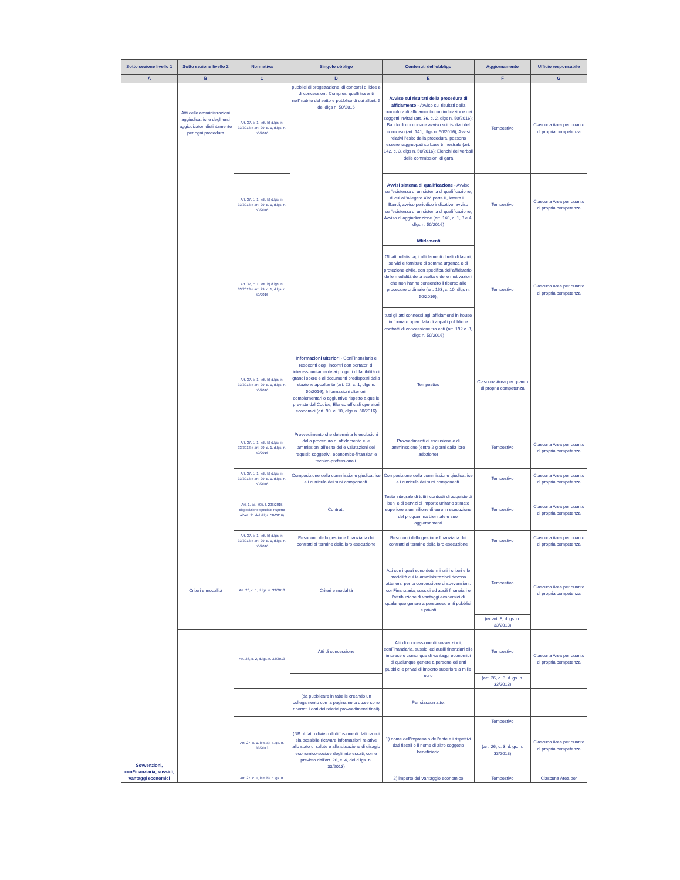| Sotto sezione livello 1 | Sotto sezione livello 2 | Normativa | Singolo obbligo | Contenuti dell'obbligo | Aggiornamento | Ufficio responsabile |
| --- | --- | --- | --- | --- | --- | --- |
| A | B | C | D | E | F | G |
| | Atti delle amministrazioni aggiudicatrici e degli enti aggiudicatori distintamente per ogni procedura | Art. 37, c. 1, lett. b) d.lgs. n. 33/2013 e art. 29, c. 1, d.lgs. n. 50/2016 | pubblici di progettazione, di concorsi di idee e di concessioni. Compresi quelli tra enti nell'mabito del settore pubblico di cui all'art. 5 del dlgs n. 50/2016 | Avviso sui risultati della procedura di affidamento - Avviso sui risultati della procedura di affidamento con indicazione dei soggetti invitati (art. 36, c. 2, dlgs n. 50/2016); Bando di concorso e avviso sui risultati del concorso (art. 141, dlgs n. 50/2016); Avvisi relativi l'esito della procedura, possono essere raggruppati su base trimestrale (art. 142, c. 3, dlgs n. 50/2016); Elenchi dei verbali delle commissioni di gara | Tempestivo | Ciascuna Area per quanto di propria competenza |
| | | Art. 37, c. 1, lett. b) d.lgs. n. 33/2013 e art. 29, c. 1, d.lgs. n. 50/2016 | | Avvisi sistema di qualificazione - Avviso sull'esistenza di un sistema di qualificazione, di cui all'Allegato XIV, parte II, lettera H; Bandi, avviso periodico indicativo; avviso sull'esistenza di un sistema di qualificazione; Avviso di aggiudicazione (art. 140, c. 1, 3 e 4, dlgs n. 50/2016) | Tempestivo | Ciascuna Area per quanto di propria competenza |
| | | Art. 37, c. 1, lett. b) d.lgs. n. 33/2013 e art. 29, c. 1, d.lgs. n. 50/2016 | | Affidamenti | Tempestivo | Ciascuna Area per quanto di propria competenza |
| | | | | Gli atti relativi agli affidamenti diretti di lavori, servizi e forniture di somma urgenza e di protezione civile, con specifica dell'affidatario, delle modalità della scelta e delle motivazioni che non hanno consentito il ricorso alle procedure ordinarie (art. 163, c. 10, dlgs n. 50/2016); | | |
| | | | | tutti gli atti connessi agli affidamenti in house in formato open data di appalti pubblici e contratti di concessione tra enti (art. 192 c. 3, dlgs n. 50/2016) | | |
| | | Art. 37, c. 1, lett. b) d.lgs. n. 33/2013 e art. 29, c. 1, d.lgs. n. 50/2016 | Informazioni ulteriori - ConFinanziaria e resoconti degli incontri con portatori di interessi unitamente ai progetti di fattibilità di grandi opere e ai documenti predisposti dalla stazione appaltante (art. 22, c. 1, dlgs n. 50/2016); Informazioni ulteriori, complementari o aggiuntive rispetto a quelle previste dal Codice; Elenco ufficiali operatori economici (art. 90, c. 10, dlgs n. 50/2016) | Tempestivo | Ciascuna Area per quanto di propria competenza | |
| | | Art. 37, c. 1, lett. b) d.lgs. n. 33/2013 e art. 29, c. 1, d.lgs. n. 50/2016 | Provvedimento che determina le esclusioni dalla procedura di affidamento e le ammissioni all'esito delle valutazioni dei requisiti soggettivi, economico-finanziari e tecnico-professionali. | Provvedimenti di esclusione e di amminssione (entro 2 giorni dalla loro adozione) | Tempestivo | Ciascuna Area per quanto di propria competenza |
| | | Art. 37, c. 1, lett. b) d.lgs. n. 33/2013 e art. 29, c. 1, d.lgs. n. 50/2016 | Composizione della commissione giudicatrice e i curricula dei suoi componenti. | Composizione della commissione giudicatrice e i curricula dei suoi componenti. | Tempestivo | Ciascuna Area per quanto di propria competenza |
| | | Art. 1, co. 505, l. 208/2015 disposizione speciale rispetto all'art. 21 del d.lgs. 50/2016) | Contratti | Testo integrale di tutti i contratti di acquisto di beni e di servizi di importo unitario stimato superiore a un milione di euro in esecuzione del programma biennale e suoi aggiornamenti | Tempestivo | Ciascuna Area per quanto di propria competenza |
| | | Art. 37, c. 1, lett. b) d.lgs. n. 33/2013 e art. 29, c. 1, d.lgs. n. 50/2016 | Resoconti della gestione finanziaria dei contratti al termine della loro esecuzione | Resoconti della gestione finanziaria dei contratti al termine della loro esecuzione | Tempestivo | Ciascuna Area per quanto di propria competenza |
| Sovvenzioni, conFinanziaria, sussidi, vantaggi economici | Criteri e modalità | Art. 26, c. 1, d.lgs. n. 33/2013 | Criteri e modalità | Atti con i quali sono determinati i criteri e le modalità cui le amministrazioni devono attenersi per la concessione di sovvenzioni, conFinanziaria, sussidi ed ausili finanziari e l'attribuzione di vantaggi economici di qualunque genere a personeed enti pubblici e privati | Tempestivo | Ciascuna Area per quanto di propria competenza |
| | | | | | (ex art. 8, d.lgs. n. 33/2013) | |
| | | Art. 26, c. 2, d.lgs. n. 33/2013 | Atti di concessione | Atti di concessione di sovvenzioni, conFinanziaria, sussidi ed ausili finanziari alle imprese e comunque di vantaggi economici di qualunque genere a persone ed enti pubblici e privati di importo superiore a mille euro | Tempestivo | Ciascuna Area per quanto di propria competenza |
| | | | | | (art. 26, c. 3, d.lgs. n. 33/2013) | |
| | | | (da pubblicare in tabelle creando un collegamento con la pagina nella quale sono riportati i dati dei relativi provvedimenti finali) | Per ciascun atto: | | |
| | | Art. 27, c. 1, lett. a), d.lgs. n. 33/2013 | | 1) nome dell'impresa o dell'ente e i rispettivi dati fiscali o il nome di altro soggetto beneficiario | Tempestivo | Ciascuna Area per quanto di propria competenza |
| | | | (NB: è fatto divieto di diffusione di dati da cui sia possibile ricavare informazioni relative allo stato di salute e alla situazione di disagio economico-sociale degli interessati, come previsto dall'art. 26, c. 4, del d.lgs. n. 33/2013) | | (art. 26, c. 3, d.lgs. n. 33/2013) | |
| | | Art. 27, c. 1, lett. b), d.lgs. n. | | 2) importo del vantaggio economico | Tempestivo | Ciascuna Area per |